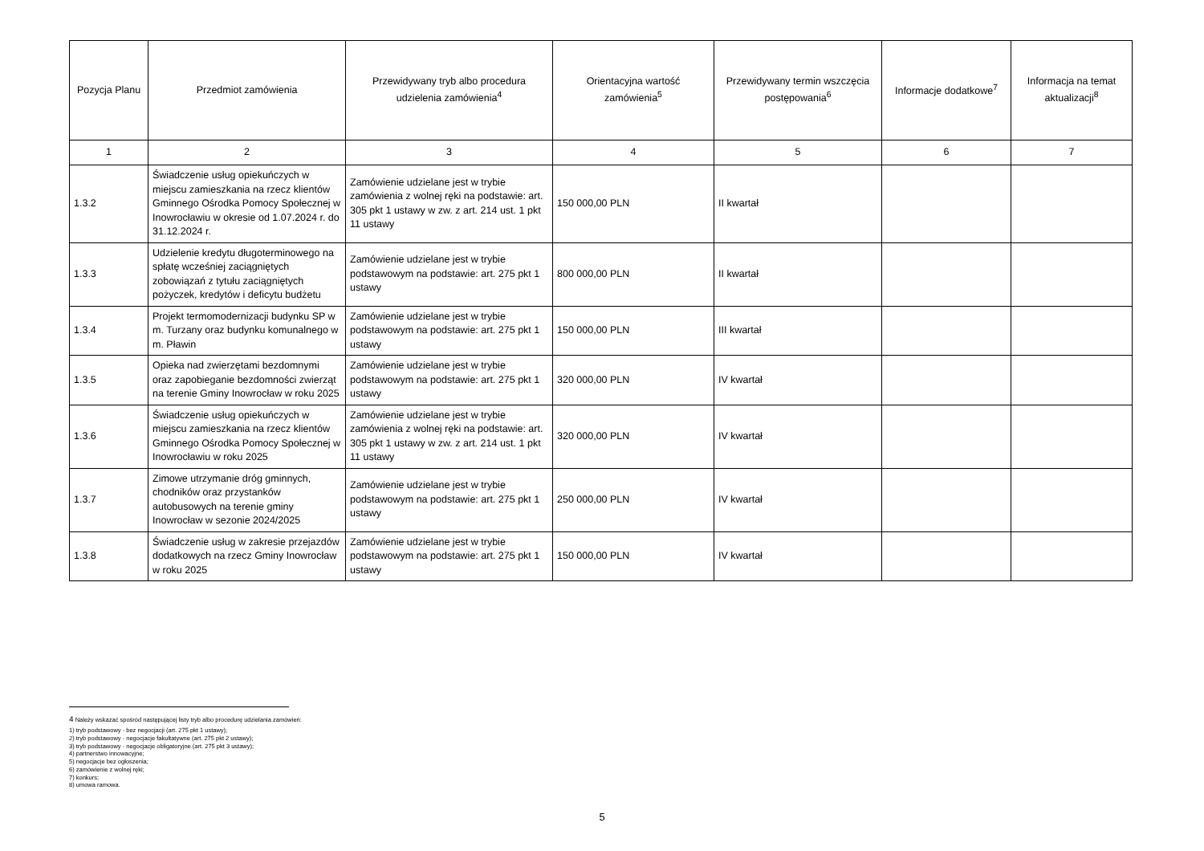| Pozycja Planu | Przedmiot zamówienia | Przewidywany tryb albo procedura udzielenia zamówienia<sup>4</sup> | Orientacyjna wartość zamówienia<sup>5</sup> | Przewidywany termin wszczęcia postępowania<sup>6</sup> | Informacje dodatkowe<sup>7</sup> | Informacja na temat aktualizacji<sup>8</sup> |
| --- | --- | --- | --- | --- | --- | --- |
| 1 | 2 | 3 | 4 | 5 | 6 | 7 |
| 1.3.2 | Świadczenie usług opiekuńczych w miejscu zamieszkania na rzecz klientów Gminnego Ośrodka Pomocy Społecznej w Inowrocławiu w okresie od 1.07.2024 r. do 31.12.2024 r. | Zamówienie udzielane jest w trybie zamówienia z wolnej ręki na podstawie: art. 305 pkt 1 ustawy w zw. z art. 214 ust. 1 pkt 11 ustawy | 150 000,00 PLN | II kwartał | | |
| 1.3.3 | Udzielenie kredytu długoterminowego na spłatę wcześniej zaciągniętych zobowiązań z tytułu zaciągniętych pożyczek, kredytów i deficytu budżetu | Zamówienie udzielane jest w trybie podstawowym na podstawie: art. 275 pkt 1 ustawy | 800 000,00 PLN | II kwartał | | |
| 1.3.4 | Projekt termomodernizacji budynku SP w m. Turzany oraz budynku komunalnego w m. Pławin | Zamówienie udzielane jest w trybie podstawowym na podstawie: art. 275 pkt 1 ustawy | 150 000,00 PLN | III kwartał | | |
| 1.3.5 | Opieka nad zwierzętami bezdomnymi oraz zapobieganie bezdomności zwierząt na terenie Gminy Inowrocław w roku 2025 | Zamówienie udzielane jest w trybie podstawowym na podstawie: art. 275 pkt 1 ustawy | 320 000,00 PLN | IV kwartał | | |
| 1.3.6 | Świadczenie usług opiekuńczych w miejscu zamieszkania na rzecz klientów Gminnego Ośrodka Pomocy Społecznej w Inowrocławiu w roku 2025 | Zamówienie udzielane jest w trybie zamówienia z wolnej ręki na podstawie: art. 305 pkt 1 ustawy w zw. z art. 214 ust. 1 pkt 11 ustawy | 320 000,00 PLN | IV kwartał | | |
| 1.3.7 | Zimowe utrzymanie dróg gminnych, chodników oraz przystanków autobusowych na terenie gminy Inowrocław w sezonie 2024/2025 | Zamówienie udzielane jest w trybie podstawowym na podstawie: art. 275 pkt 1 ustawy | 250 000,00 PLN | IV kwartał | | |
| 1.3.8 | Świadczenie usług w zakresie przejazdów dodatkowych na rzecz Gminy Inowrocław w roku 2025 | Zamówienie udzielane jest w trybie podstawowym na podstawie: art. 275 pkt 1 ustawy | 150 000,00 PLN | IV kwartał | | |
4 Należy wskazać spośród następującej listy tryb albo procedurę udzielania zamówień:
1) tryb podstawowy - bez negocjacji (art. 275 pkt 1 ustawy);
2) tryb podstawowy - negocjacje fakultatywne (art. 275 pkt 2 ustawy);
3) tryb podstawowy - negocjacje obligatoryjne (art. 275 pkt 3 ustawy);
4) partnerstwo innowacyjne;
5) negocjacje bez ogłoszenia;
6) zamówienie z wolnej ręki;
7) konkurs;
8) umowa ramowa.
5